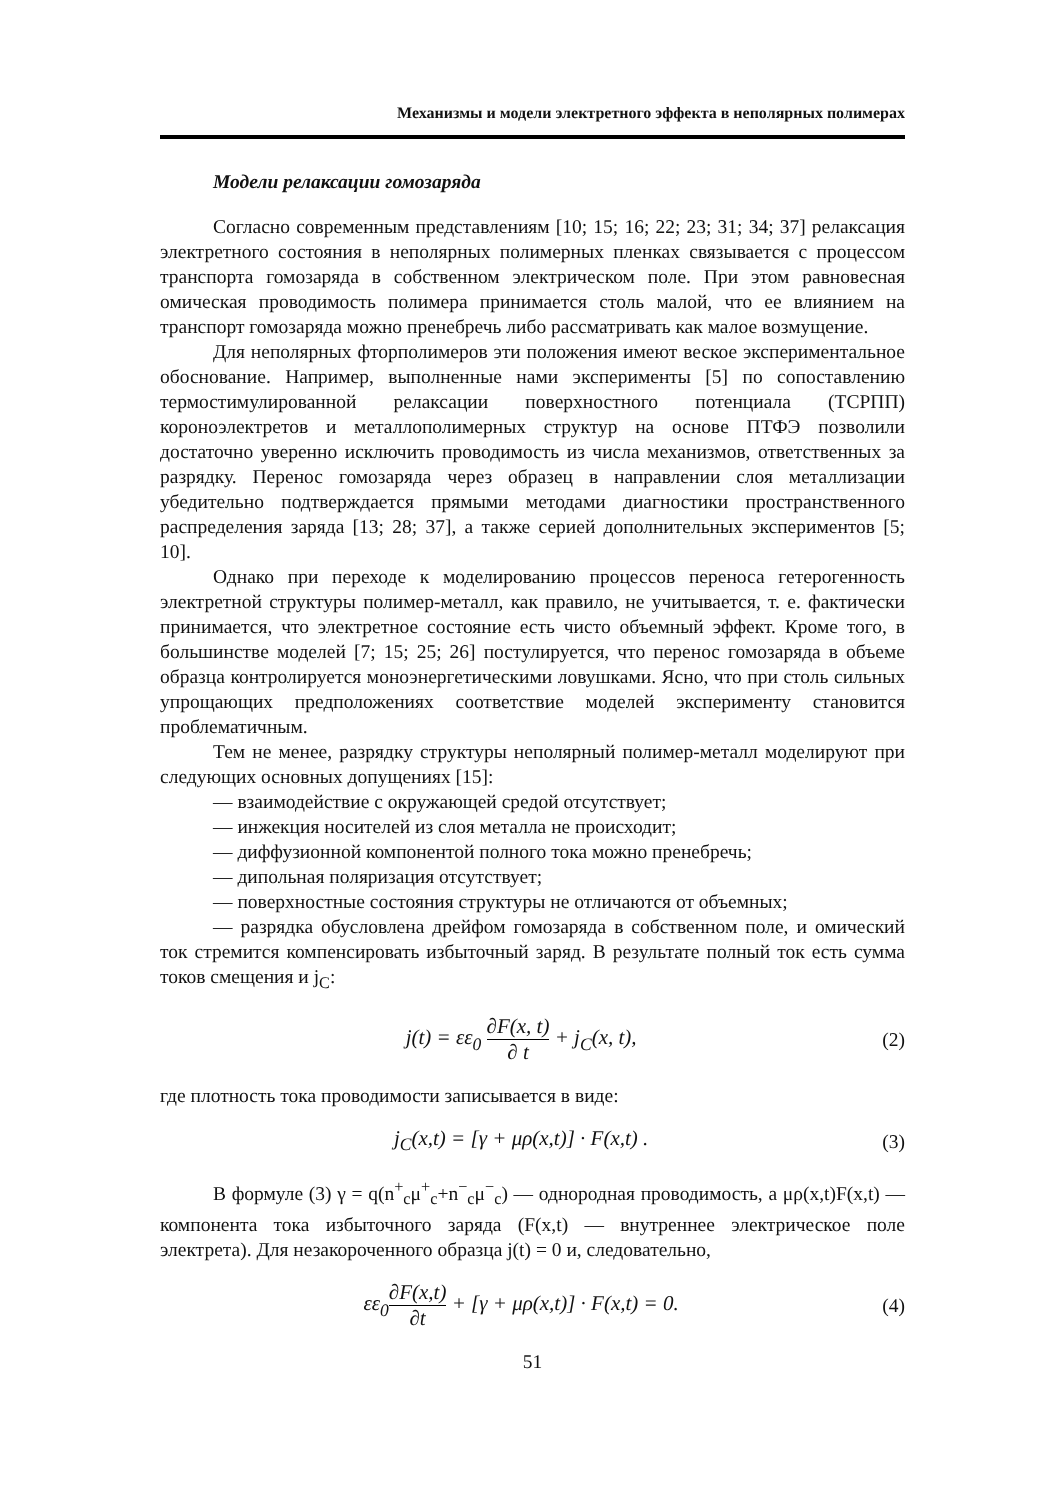Механизмы и модели электретного эффекта в неполярных полимерах
Модели релаксации гомозаряда
Согласно современным представлениям [10; 15; 16; 22; 23; 31; 34; 37] релаксация электретного состояния в неполярных полимерных пленках связывается с процессом транспорта гомозаряда в собственном электрическом поле. При этом равновесная омическая проводимость полимера принимается столь малой, что ее влиянием на транспорт гомозаряда можно пренебречь либо рассматривать как малое возмущение.
Для неполярных фторполимеров эти положения имеют веское экспериментальное обоснование. Например, выполненные нами эксперименты [5] по сопоставлению термостимулированной релаксации поверхностного потенциала (ТСРПП) короноэлектретов и металлополимерных структур на основе ПТФЭ позволили достаточно уверенно исключить проводимость из числа механизмов, ответственных за разрядку. Перенос гомозаряда через образец в направлении слоя металлизации убедительно подтверждается прямыми методами диагностики пространственного распределения заряда [13; 28; 37], а также серией дополнительных экспериментов [5; 10].
Однако при переходе к моделированию процессов переноса гетерогенность электретной структуры полимер-металл, как правило, не учитывается, т. е. фактически принимается, что электретное состояние есть чисто объемный эффект. Кроме того, в большинстве моделей [7; 15; 25; 26] постулируется, что перенос гомозаряда в объеме образца контролируется моноэнергетическими ловушками. Ясно, что при столь сильных упрощающих предположениях соответствие моделей эксперименту становится проблематичным.
Тем не менее, разрядку структуры неполярный полимер-металл моделируют при следующих основных допущениях [15]:
— взаимодействие с окружающей средой отсутствует;
— инжекция носителей из слоя металла не происходит;
— диффузионной компонентой полного тока можно пренебречь;
— дипольная поляризация отсутствует;
— поверхностные состояния структуры не отличаются от объемных;
— разрядка обусловлена дрейфом гомозаряда в собственном поле, и омический ток стремится компенсировать избыточный заряд. В результате полный ток есть сумма токов смещения и j<sub>C</sub>:
j(t) = εε<sub>0</sub> ∂F(x, t) ∂ t + j<sub>C</sub>(x, t),
(2)
где плотность тока проводимости записывается в виде:
j<sub>C</sub>(x,t) = [γ + μρ(x,t)] · F(x,t) .
(3)
В формуле (3) γ = q(n<sup>+</sup><sub>c</sub>μ<sup>+</sup><sub>c</sub>+n<sup>−</sup><sub>c</sub>μ<sup>−</sup><sub>c</sub>) — однородная проводимость, а μρ(x,t)F(x,t) — компонента тока избыточного заряда (F(x,t) — внутреннее электрическое поле электрета). Для незакороченного образца j(t) = 0 и, следовательно,
εε<sub>0</sub>∂F(x,t) ∂t + [γ + μρ(x,t)] · F(x,t) = 0.
(4)
51